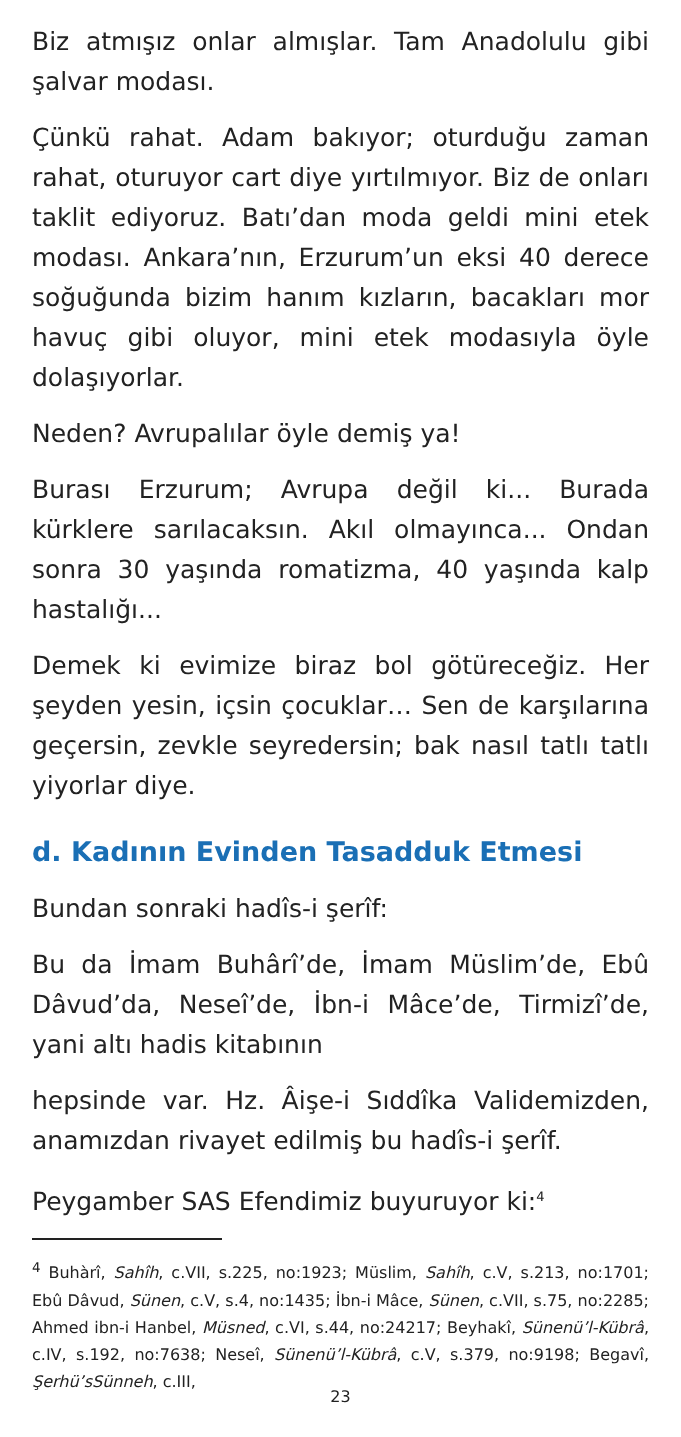Biz atmışız onlar almışlar. Tam Anadolulu gibi şalvar modası.
Çünkü rahat. Adam bakıyor; oturduğu zaman rahat, oturuyor cart diye yırtılmıyor. Biz de onları taklit ediyoruz. Batı’dan moda geldi mini etek modası. Ankara’nın, Erzurum’un eksi 40 derece soğuğunda bizim hanım kızların, bacakları mor havuç gibi oluyor, mini etek modasıyla öyle dolaşıyorlar.
Neden? Avrupalılar öyle demiş ya!
Burası Erzurum; Avrupa değil ki... Burada kürklere sarılacaksın. Akıl olmayınca... Ondan sonra 30 yaşında romatizma, 40 yaşında kalp hastalığı...
Demek ki evimize biraz bol götüreceğiz. Her şeyden yesin, içsin çocuklar… Sen de karşılarına geçersin, zevkle seyredersin; bak nasıl tatlı tatlı yiyorlar diye.
d. Kadının Evinden Tasadduk Etmesi
Bundan sonraki hadîs-i şerîf:
Bu da İmam Buhârî’de, İmam Müslim’de, Ebû Dâvud’da, Neseî’de, İbn-i Mâce’de, Tirmizî’de, yani altı hadis kitabının
hepsinde var. Hz. Âişe-i Sıddîka Validemizden, anamızdan rivayet edilmiş bu hadîs-i şerîf.
Peygamber SAS Efendimiz buyuruyor ki:<sup>4</sup>
<sup>4</sup> Buhàrî, Sahîh, c.VII, s.225, no:1923; Müslim, Sahîh, c.V, s.213, no:1701; Ebû Dâvud, Sünen, c.V, s.4, no:1435; İbn-i Mâce, Sünen, c.VII, s.75, no:2285; Ahmed ibn-i Hanbel, Müsned, c.VI, s.44, no:24217; Beyhakî, Sünenü’l-Kübrâ, c.IV, s.192, no:7638; Neseî, Sünenü’l-Kübrâ, c.V, s.379, no:9198; Begavî, Şerhü’sSünneh, c.III,
23